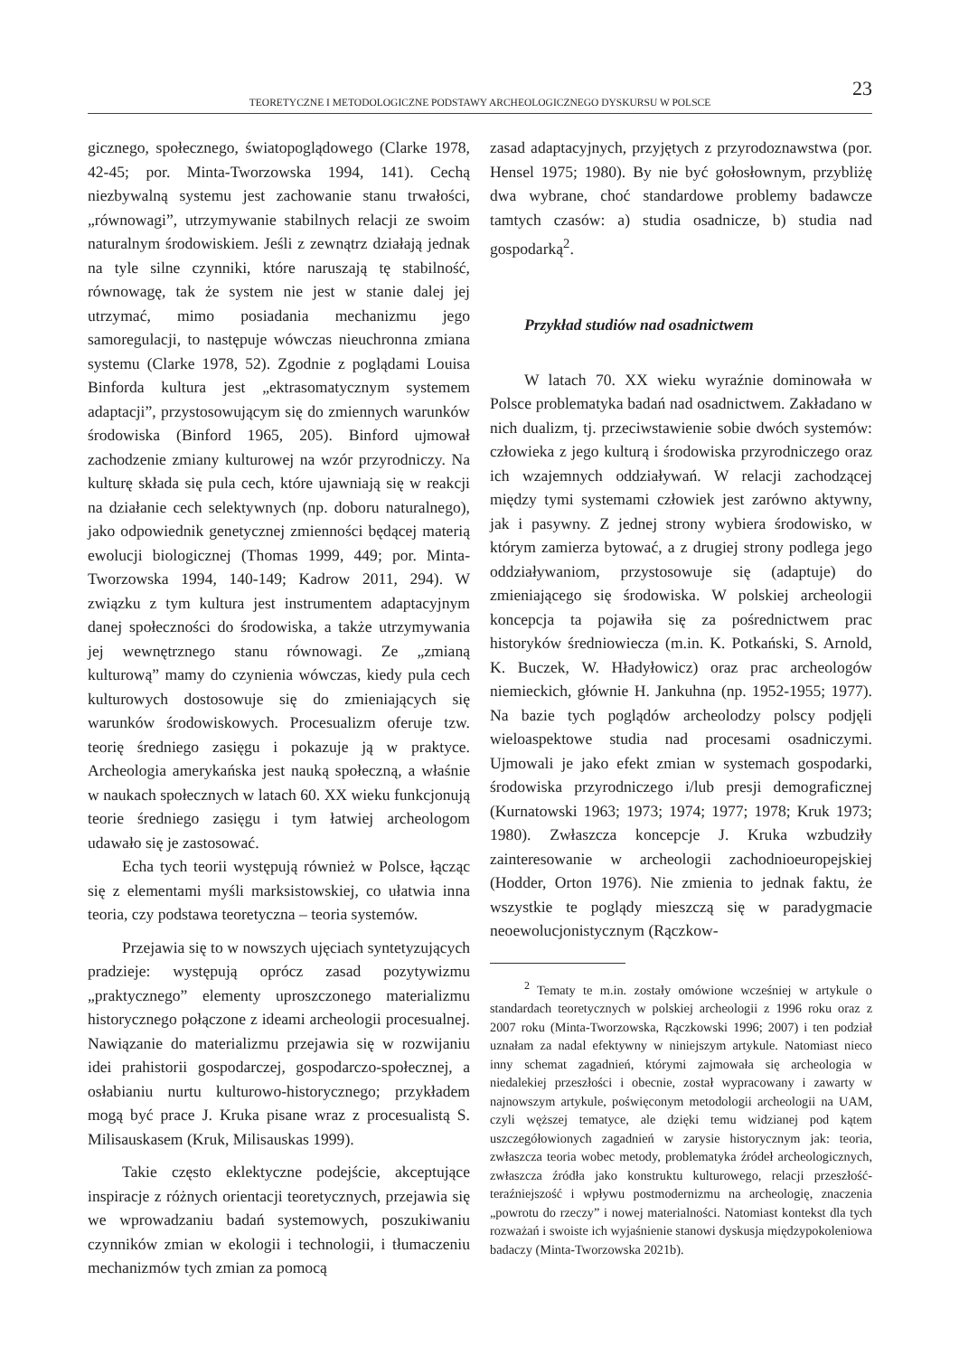23
TEORETYCZNE I METODOLOGICZNE PODSTAWY ARCHEOLOGICZNEGO DYSKURSU W POLSCE
gicznego, społecznego, światopoglądowego (Clarke 1978, 42-45; por. Minta-Tworzowska 1994, 141). Cechą niezbywalną systemu jest zachowanie stanu trwałości, „równowagi”, utrzymywanie stabilnych relacji ze swoim naturalnym środowiskiem. Jeśli z zewnątrz działają jednak na tyle silne czynniki, które naruszają tę stabilność, równowagę, tak że system nie jest w stanie dalej jej utrzymać, mimo posiadania mechanizmu jego samoregulacji, to następuje wówczas nieuchronna zmiana systemu (Clarke 1978, 52). Zgodnie z poglądami Louisa Binforda kultura jest „ektrasomatycznym systemem adaptacji”, przystosowującym się do zmiennych warunków środowiska (Binford 1965, 205). Binford ujmował zachodzenie zmiany kulturowej na wzór przyrodniczy. Na kulturę składa się pula cech, które ujawniają się w reakcji na działanie cech selektywnych (np. doboru naturalnego), jako odpowiednik genetycznej zmienności będącej materią ewolucji biologicznej (Thomas 1999, 449; por. Minta-Tworzowska 1994, 140-149; Kadrow 2011, 294). W związku z tym kultura jest instrumentem adaptacyjnym danej społeczności do środowiska, a także utrzymywania jej wewnętrznego stanu równowagi. Ze „zmianą kulturową” mamy do czynienia wówczas, kiedy pula cech kulturowych dostosowuje się do zmieniających się warunków środowiskowych. Procesualizm oferuje tzw. teorię średniego zasięgu i pokazuje ją w praktyce. Archeologia amerykańska jest nauką społeczną, a właśnie w naukach społecznych w latach 60. XX wieku funkcjonują teorie średniego zasięgu i tym łatwiej archeologom udawało się je zastosować.
Echa tych teorii występują również w Polsce, łącząc się z elementami myśli marksistowskiej, co ułatwia inna teoria, czy podstawa teoretyczna – teoria systemów.
Przejawia się to w nowszych ujęciach syntetyzujących pradzieje: występują oprócz zasad pozytywizmu „praktycznego” elementy uproszczonego materializmu historycznego połączone z ideami archeologii procesualnej. Nawiązanie do materializmu przejawia się w rozwijaniu idei prahistorii gospodarczej, gospodarczo-społecznej, a osłabianiu nurtu kulturowo-historycznego; przykładem mogą być prace J. Kruka pisane wraz z procesualistą S. Milisauskasem (Kruk, Milisauskas 1999).
Takie często eklektyczne podejście, akceptujące inspiracje z różnych orientacji teoretycznych, przejawia się we wprowadzaniu badań systemowych, poszukiwaniu czynników zmian w ekologii i technologii, i tłumaczeniu mechanizmów tych zmian za pomocą
zasad adaptacyjnych, przyjętych z przyrodoznawstwa (por. Hensel 1975; 1980). By nie być gołosłownym, przybliżę dwa wybrane, choć standardowe problemy badawcze tamtych czasów: a) studia osadnicze, b) studia nad gospodarką<sup>2</sup>.
Przykład studiów nad osadnictwem
W latach 70. XX wieku wyraźnie dominowała w Polsce problematyka badań nad osadnictwem. Zakładano w nich dualizm, tj. przeciwstawienie sobie dwóch systemów: człowieka z jego kulturą i środowiska przyrodniczego oraz ich wzajemnych oddziaływań. W relacji zachodzącej między tymi systemami człowiek jest zarówno aktywny, jak i pasywny. Z jednej strony wybiera środowisko, w którym zamierza bytować, a z drugiej strony podlega jego oddziaływaniom, przystosowuje się (adaptuje) do zmieniającego się środowiska. W polskiej archeologii koncepcja ta pojawiła się za pośrednictwem prac historyków średniowiecza (m.in. K. Potkański, S. Arnold, K. Buczek, W. Hładyłowicz) oraz prac archeologów niemieckich, głównie H. Jankuhna (np. 1952-1955; 1977). Na bazie tych poglądów archeolodzy polscy podjęli wieloaspektowe studia nad procesami osadniczymi. Ujmowali je jako efekt zmian w systemach gospodarki, środowiska przyrodniczego i/lub presji demograficznej (Kurnatowski 1963; 1973; 1974; 1977; 1978; Kruk 1973; 1980). Zwłaszcza koncepcje J. Kruka wzbudziły zainteresowanie w archeologii zachodnioeuropejskiej (Hodder, Orton 1976). Nie zmienia to jednak faktu, że wszystkie te poglądy mieszczą się w paradygmacie neoewolucjonistycznym (Rączkow-
<sup>2</sup> Tematy te m.in. zostały omówione wcześniej w artykule o standardach teoretycznych w polskiej archeologii z 1996 roku oraz z 2007 roku (Minta-Tworzowska, Rączkowski 1996; 2007) i ten podział uznałam za nadal efektywny w niniejszym artykule. Natomiast nieco inny schemat zagadnień, którymi zajmowała się archeologia w niedalekiej przeszłości i obecnie, został wypracowany i zawarty w najnowszym artykule, poświęconym metodologii archeologii na UAM, czyli węższej tematyce, ale dzięki temu widzianej pod kątem uszczegółowionych zagadnień w zarysie historycznym jak: teoria, zwłaszcza teoria wobec metody, problematyka źródeł archeologicznych, zwłaszcza źródła jako konstruktu kulturowego, relacji przeszłość-teraźniejszość i wpływu postmodernizmu na archeologię, znaczenia „powrotu do rzeczy” i nowej materialności. Natomiast kontekst dla tych rozważań i swoiste ich wyjaśnienie stanowi dyskusja międzypokoleniowa badaczy (Minta-Tworzowska 2021b).